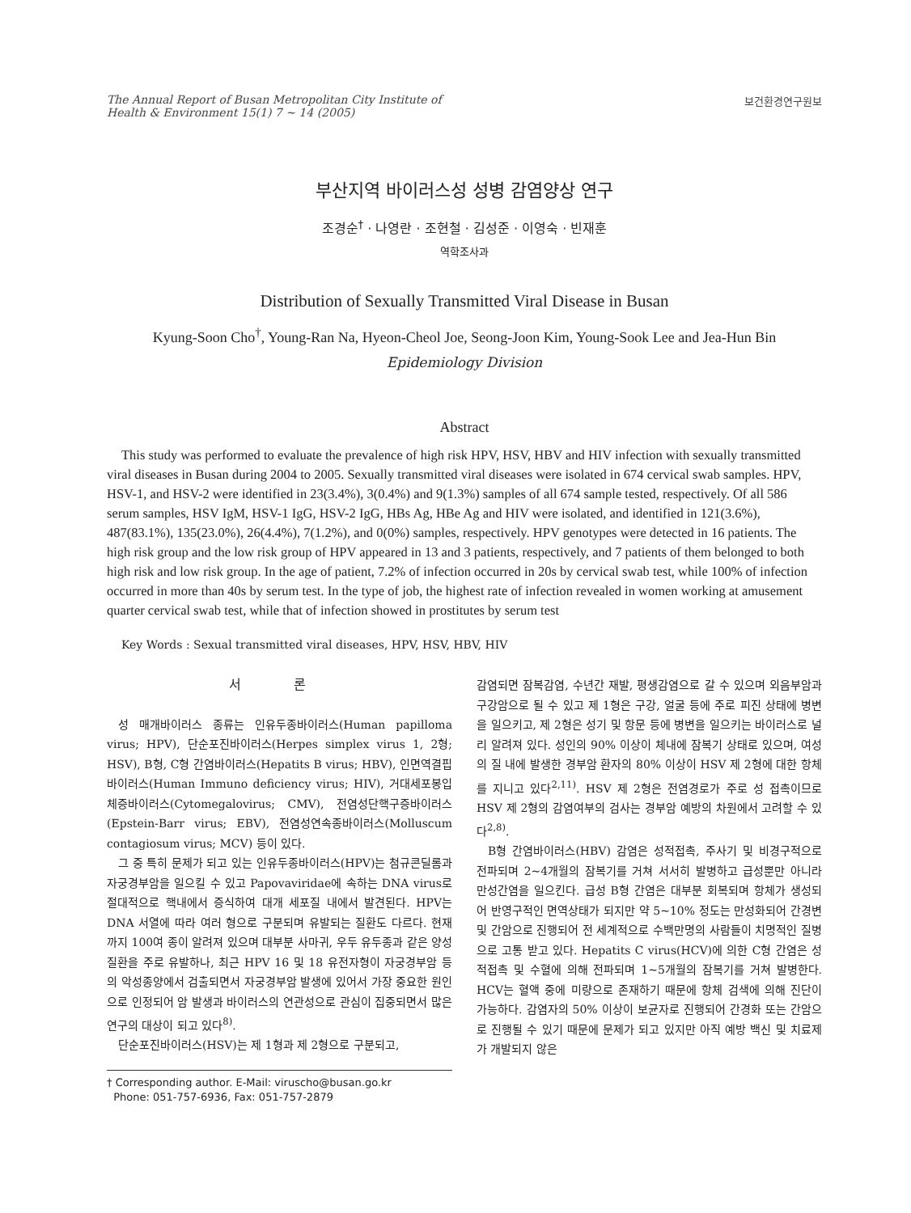The Annual Report of Busan Metropolitan City Institute of
Health & Environment 15(1) 7 ~ 14 (2005)
보건환경연구원보
부산지역 바이러스성 성병 감염양상 연구
조경순<sup>†</sup> · 나영란 · 조현철 · 김성준 · 이영숙 · 빈재훈
역학조사과
Distribution of Sexually Transmitted Viral Disease in Busan
Kyung-Soon Cho<sup>†</sup>, Young-Ran Na, Hyeon-Cheol Joe, Seong-Joon Kim, Young-Sook Lee and Jea-Hun Bin
Epidemiology Division
Abstract
This study was performed to evaluate the prevalence of high risk HPV, HSV, HBV and HIV infection with sexually transmitted viral diseases in Busan during 2004 to 2005. Sexually transmitted viral diseases were isolated in 674 cervical swab samples. HPV, HSV-1, and HSV-2 were identified in 23(3.4%), 3(0.4%) and 9(1.3%) samples of all 674 sample tested, respectively. Of all 586 serum samples, HSV IgM, HSV-1 IgG, HSV-2 IgG, HBs Ag, HBe Ag and HIV were isolated, and identified in 121(3.6%), 487(83.1%), 135(23.0%), 26(4.4%), 7(1.2%), and 0(0%) samples, respectively. HPV genotypes were detected in 16 patients. The high risk group and the low risk group of HPV appeared in 13 and 3 patients, respectively, and 7 patients of them belonged to both high risk and low risk group. In the age of patient, 7.2% of infection occurred in 20s by cervical swab test, while 100% of infection occurred in more than 40s by serum test. In the type of job, the highest rate of infection revealed in women working at amusement quarter cervical swab test, while that of infection showed in prostitutes by serum test
Key Words : Sexual transmitted viral diseases, HPV, HSV, HBV, HIV
서 론
성 매개바이러스 종류는 인유두종바이러스(Human papilloma virus; HPV), 단순포진바이러스(Herpes simplex virus 1, 2형; HSV), B형, C형 간염바이러스(Hepatits B virus; HBV), 인면역결핍바이러스(Human Immuno deficiency virus; HIV), 거대세포봉입체증바이러스(Cytomegalovirus; CMV), 전염성단핵구증바이러스(Epstein-Barr virus; EBV), 전염성연속종바이러스(Molluscum contagiosum virus; MCV) 등이 있다.
그 중 특히 문제가 되고 있는 인유두종바이러스(HPV)는 첨규콘딜롬과 자궁경부암을 일으킬 수 있고 Papovaviridae에 속하는 DNA virus로 절대적으로 핵내에서 증식하여 대개 세포질 내에서 발견된다. HPV는 DNA 서열에 따라 여러 형으로 구분되며 유발되는 질환도 다르다. 현재까지 100여 종이 알려져 있으며 대부분 사마귀, 우두 유두종과 같은 양성 질환을 주로 유발하나, 최근 HPV 16 및 18 유전자형이 자궁경부암 등의 악성종양에서 검출되면서 자궁경부암 발생에 있어서 가장 중요한 원인으로 인정되어 암 발생과 바이러스의 연관성으로 관심이 집중되면서 많은 연구의 대상이 되고 있다<sup>8)</sup>.
단순포진바이러스(HSV)는 제 1형과 제 2형으로 구분되고,
† Corresponding author. E-Mail: viruscho@busan.go.kr
Phone: 051-757-6936, Fax: 051-757-2879
감염되면 잠복감염, 수년간 재발, 평생감염으로 갈 수 있으며 외음부암과 구강암으로 될 수 있고 제 1형은 구강, 얼굴 등에 주로 피진 상태에 병변을 일으키고, 제 2형은 성기 및 항문 등에 병변을 일으키는 바이러스로 널리 알려져 있다. 성인의 90% 이상이 체내에 잠복기 상태로 있으며, 여성의 질 내에 발생한 경부암 환자의 80% 이상이 HSV 제 2형에 대한 항체를 지니고 있다<sup>2,11)</sup>. HSV 제 2형은 전염경로가 주로 성 접촉이므로 HSV 제 2형의 감염여부의 검사는 경부암 예방의 차원에서 고려할 수 있다<sup>2,8)</sup>.
B형 간염바이러스(HBV) 감염은 성적접촉, 주사기 및 비경구적으로 전파되며 2~4개월의 잠복기를 거쳐 서서히 발병하고 급성뿐만 아니라 만성간염을 일으킨다. 급성 B형 간염은 대부분 회복되며 항체가 생성되어 반영구적인 면역상태가 되지만 약 5~10% 정도는 만성화되어 간경변 및 간암으로 진행되어 전 세계적으로 수백만명의 사람들이 치명적인 질병으로 고통 받고 있다. Hepatits C virus(HCV)에 의한 C형 간염은 성적접촉 및 수혈에 의해 전파되며 1~5개월의 잠복기를 거쳐 발병한다. HCV는 혈액 중에 미량으로 존재하기 때문에 항체 검색에 의해 진단이 가능하다. 감염자의 50% 이상이 보균자로 진행되어 간경화 또는 간암으로 진행될 수 있기 때문에 문제가 되고 있지만 아직 예방 백신 및 치료제가 개발되지 않은